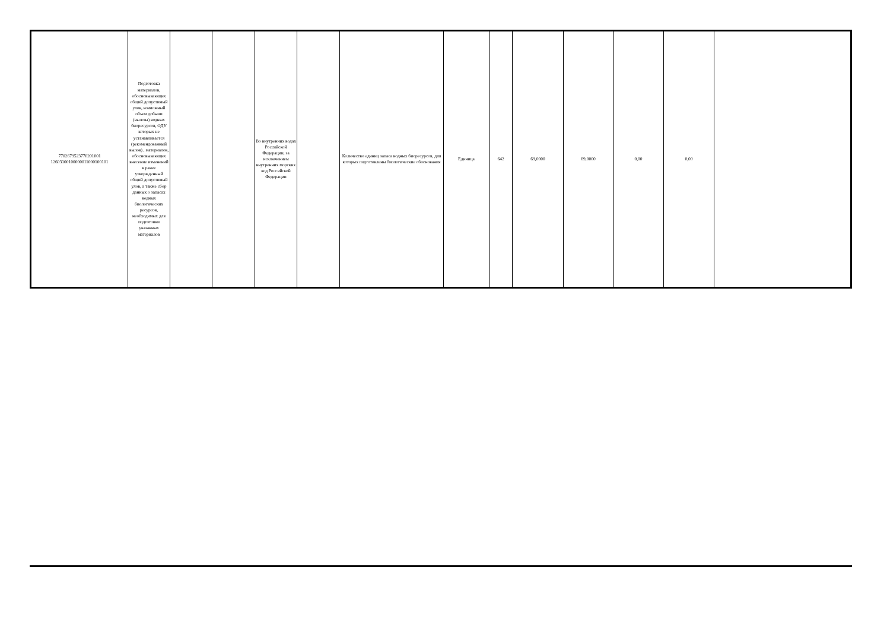| 7702679523770201001 126031001000000110001001​01 | Подготовка материалов, обосновывающих общий допустимый улов, возможный объем добычи (вылова) водных биоресурсов, ОДУ которых не устанавливается (рекомендованный вылов) , материалов, обосновывающих внесение изменений в ранее утвержденный общий допустимый улов, а также сбор данных о запасах водных биологических ресурсов, необходимых для подготовки указанных материалов | | | Во внутренних водах Российской Федерации, за исключением внутренних морских вод Российской Федерации | | Количество единиц запаса водных биоресурсов, для которых подготовлены биологические обоснования | Единица | 642 | 69,0000 | 69,0000 | 0,00 | 0,00 | |